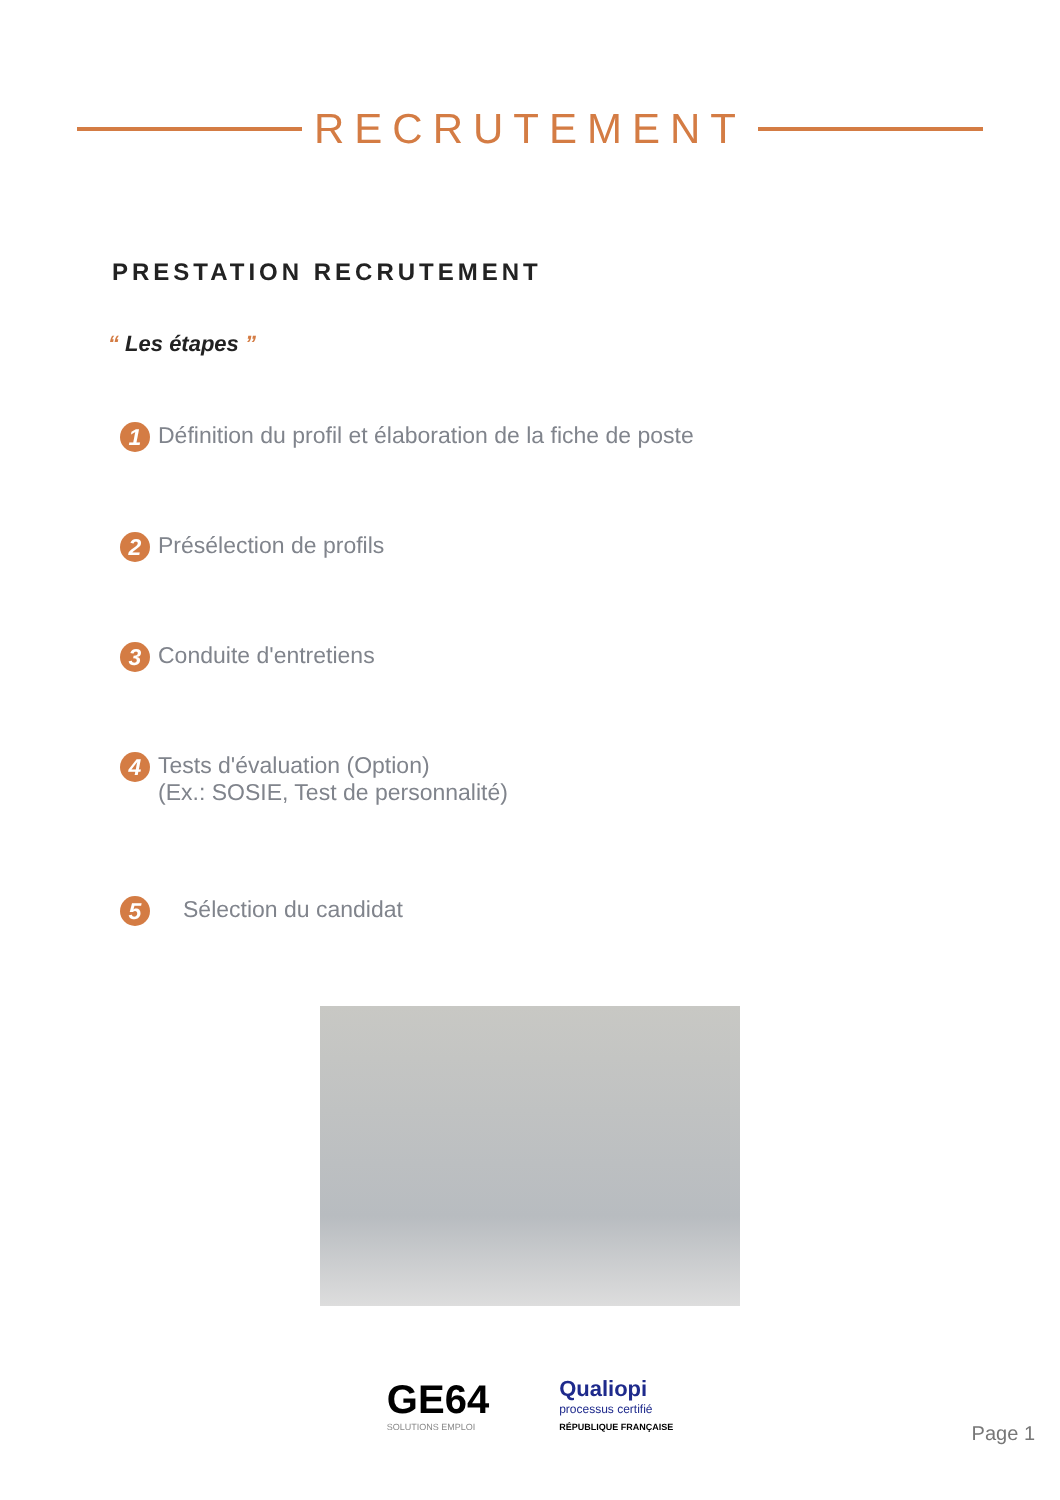RECRUTEMENT
PRESTATION RECRUTEMENT
“ Les étapes ”
1
Définition du profil et élaboration de la fiche de poste
2
Présélection de profils
3
Conduite d'entretiens
4
Tests d'évaluation (Option)
(Ex.: SOSIE, Test de personnalité)
5
Sélection du candidat
GE64
SOLUTIONS EMPLOI
Qualiopi
processus certifié
RÉPUBLIQUE FRANÇAISE
Page 1